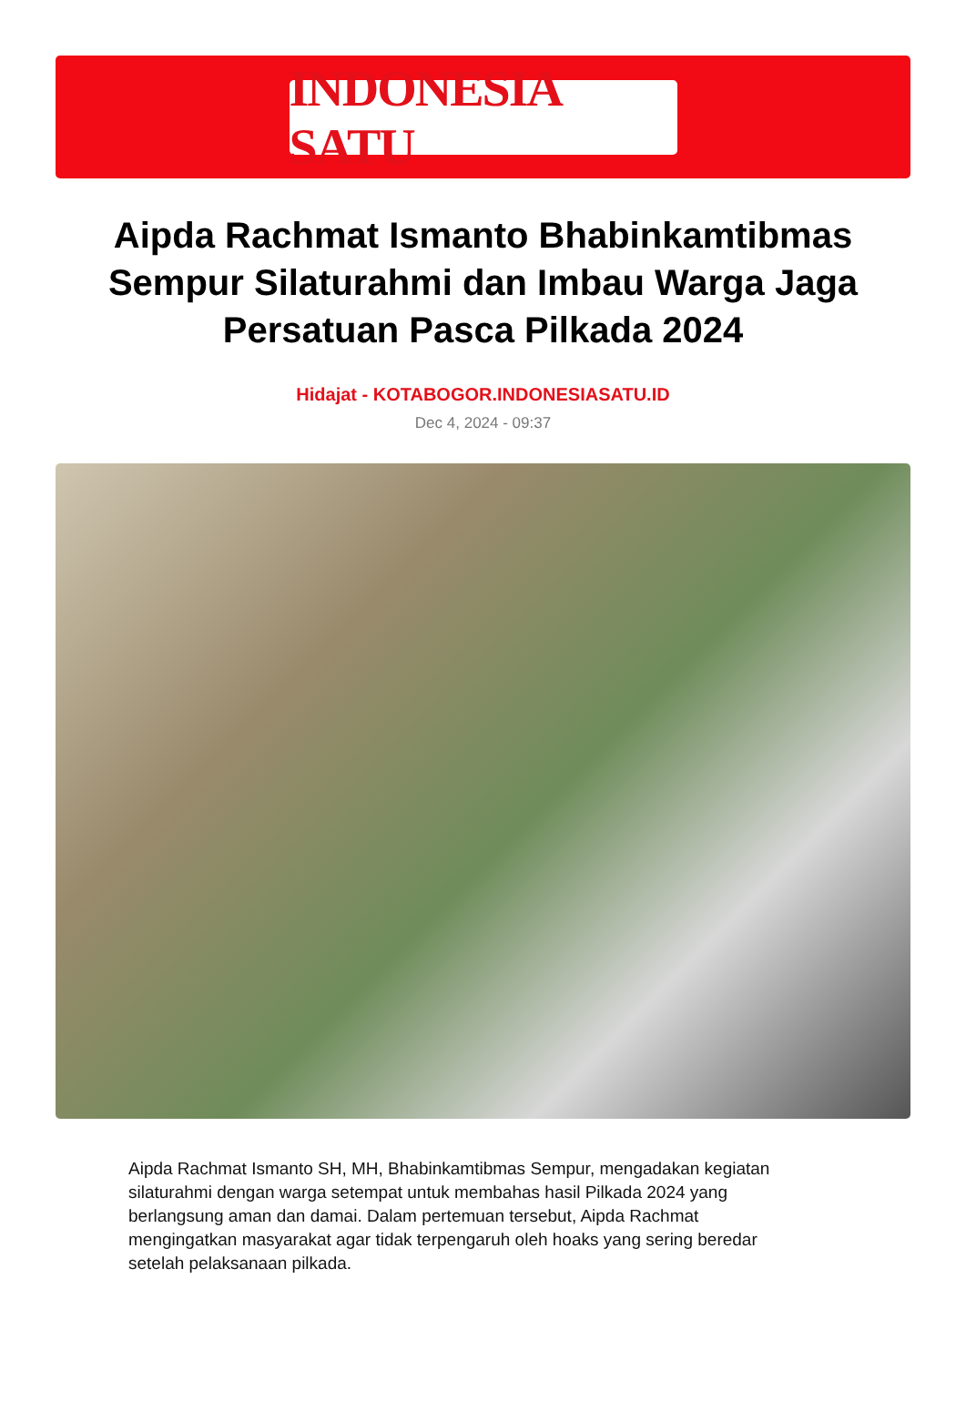INDONESIA SATU
Aipda Rachmat Ismanto Bhabinkamtibmas Sempur Silaturahmi dan Imbau Warga Jaga Persatuan Pasca Pilkada 2024
Hidajat - KOTABOGOR.INDONESIASATU.ID
Dec 4, 2024 - 09:37
Aipda Rachmat Ismanto SH, MH, Bhabinkamtibmas Sempur, mengadakan kegiatan silaturahmi dengan warga setempat untuk membahas hasil Pilkada 2024 yang berlangsung aman dan damai. Dalam pertemuan tersebut, Aipda Rachmat mengingatkan masyarakat agar tidak terpengaruh oleh hoaks yang sering beredar setelah pelaksanaan pilkada.